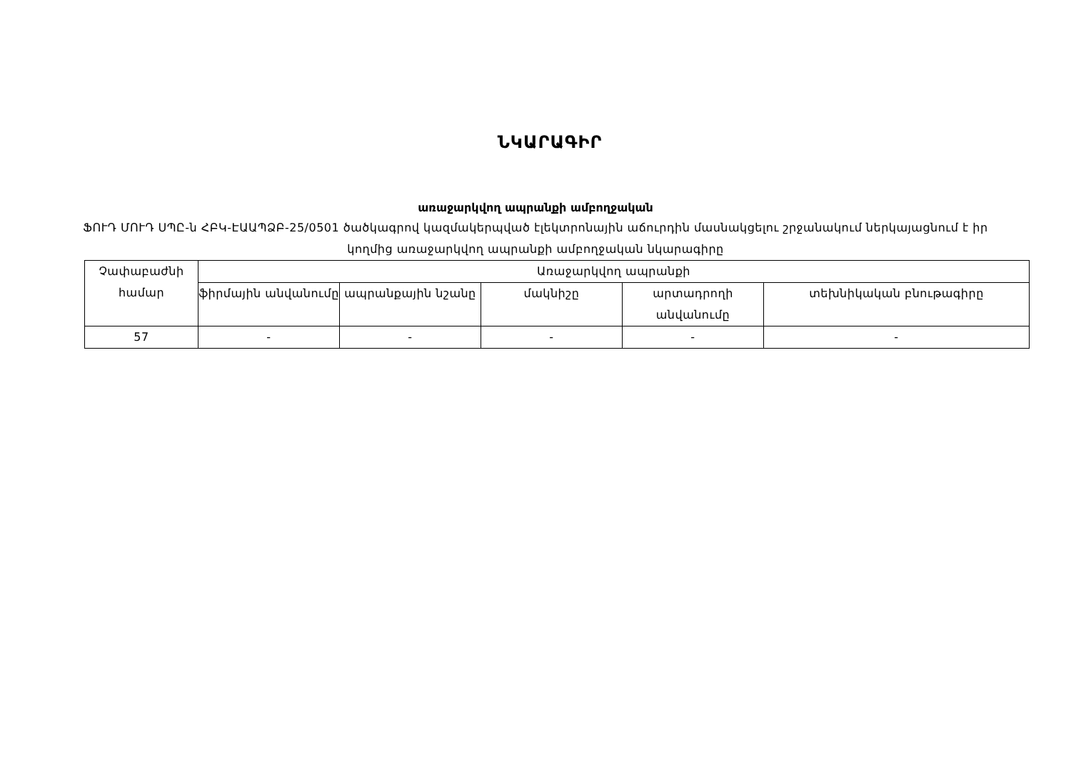ՆԿԱՐԱԳԻՐ
առաջարկվող ապրանքի ամբողջական
ՖՈՒԴ ՄՈՒԴ ՍՊԸ-ն ՀԲԿ-ԷԱԱՊՁԲ-25/0501 ծածկագրով կազմակերպված էլեկտրոնային աճուրդին մասնակցելու շրջանակում ներկայացնում է իր կողմից առաջարկվող ապրանքի ամբողջական նկարագիրը
| Չափաբաժնի համար | Առաջարկվող ապրանքի | | | | |
| | ֆիրմային անվանումը | ապրանքային նշանը | մակնիշը | արտադրողի անվանումը | տեխնիկական բնութագիրը |
| 57 | - | - | - | - | - |